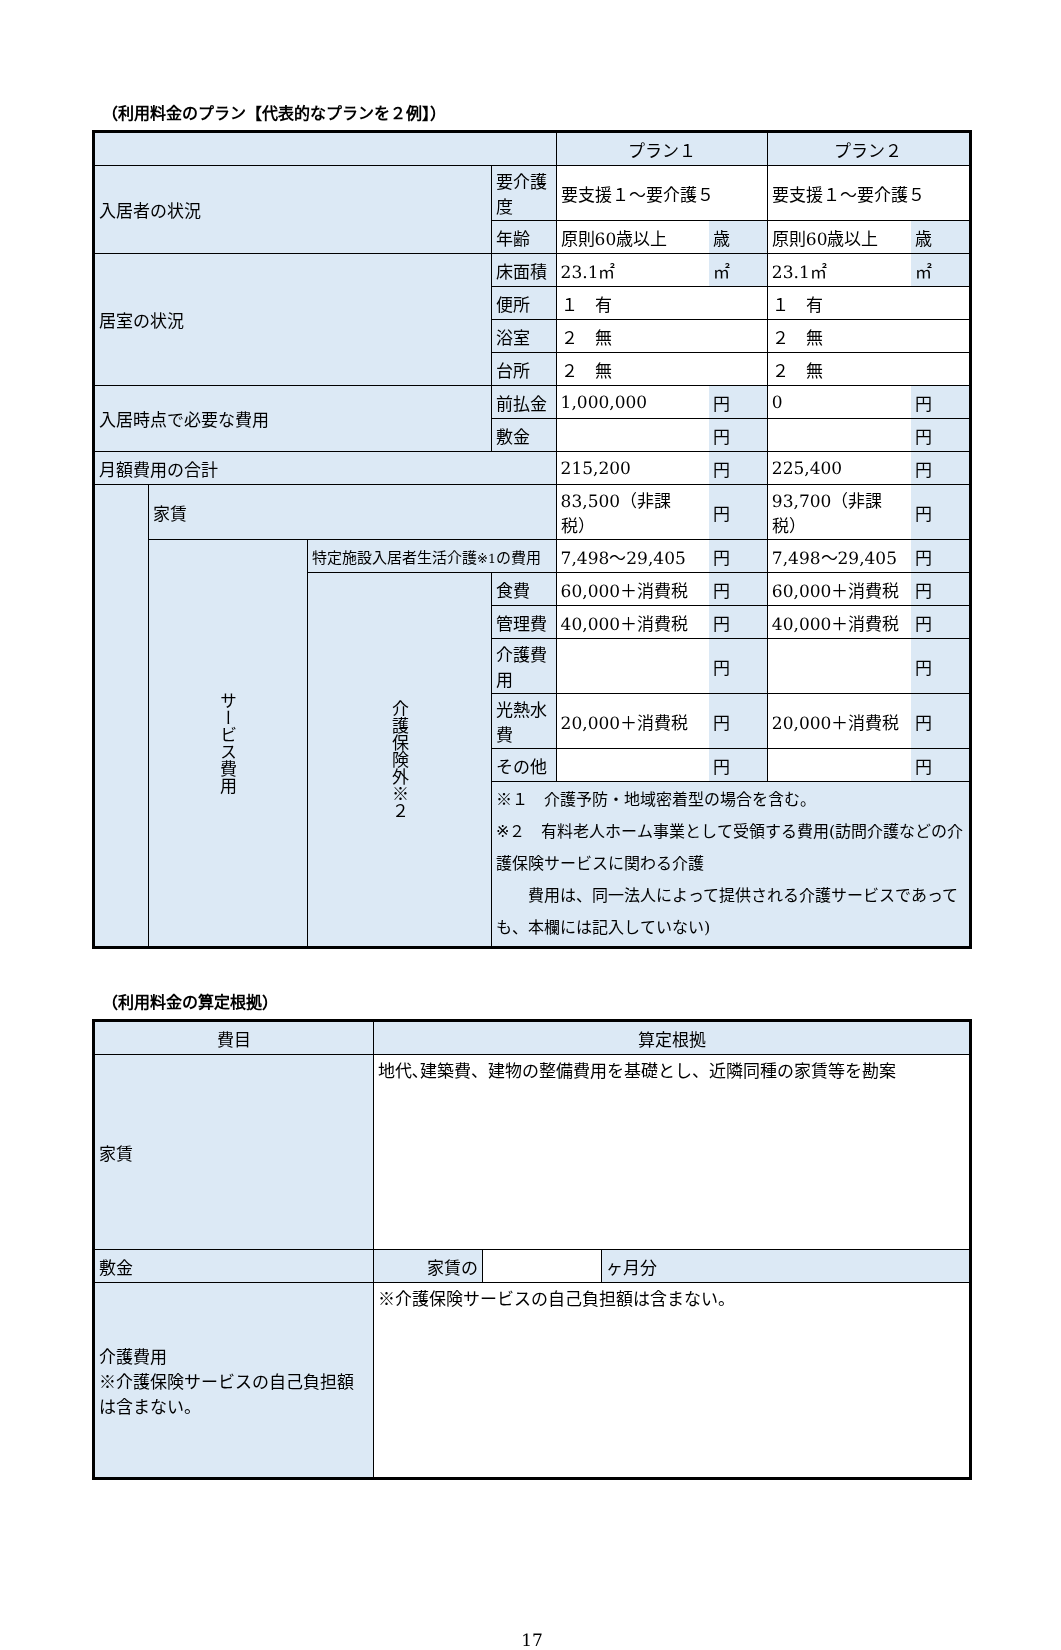（利用料金のプラン【代表的なプランを２例】）
| | | | | プラン１ | | プラン２ | |
| 入居者の状況 | | | 要介護度 | 要支援１～要介護５ | | 要支援１～要介護５ | |
| | | | 年齢 | 原則60歳以上 | 歳 | 原則60歳以上 | 歳 |
| 居室の状況 | | | 床面積 | 23.1㎡ | ㎡ | 23.1㎡ | ㎡ |
| | | | 便所 | １ 有 | | １ 有 | |
| | | | 浴室 | ２ 無 | | ２ 無 | |
| | | | 台所 | ２ 無 | | ２ 無 | |
| 入居時点で必要な費用 | | | 前払金 | 1,000,000 | 円 | 0 | 円 |
| | | | 敷金 | | 円 | | 円 |
| 月額費用の合計 | | | | 215,200 | 円 | 225,400 | 円 |
| | 家賃 | | | 83,500（非課税） | 円 | 93,700（非課税） | 円 |
| | サービス費用 | 特定施設入居者生活介護 ※1 の費用 | | 7,498～29,405 | 円 | 7,498～29,405 | 円 |
| | | 介護保険外※２ | 食費 | 60,000＋消費税 | 円 | 60,000＋消費税 | 円 |
| | | | 管理費 | 40,000＋消費税 | 円 | 40,000＋消費税 | 円 |
| | | | 介護費用 | | 円 | | 円 |
| | | | 光熱水費 | 20,000＋消費税 | 円 | 20,000＋消費税 | 円 |
| | | | その他 | | 円 | | 円 |
| | | | ※１ 介護予防・地域密着型の場合を含む。 ※２ 有料老人ホーム事業として受領する費用(訪問介護などの介護保険サービスに関わる介護 費用は、同一法人によって提供される介護サービスであっても、本欄には記入していない) | | | | |
（利用料金の算定根拠）
| 費目 | 算定根拠 | | |
| 家賃 | 地代､建築費、建物の整備費用を基礎とし、近隣同種の家賃等を勘案 | | |
| 敷金 | 家賃の | | ヶ月分 |
| 介護費用 ※介護保険サービスの自己負担額は含まない。 | ※介護保険サービスの自己負担額は含まない。 | | |
17